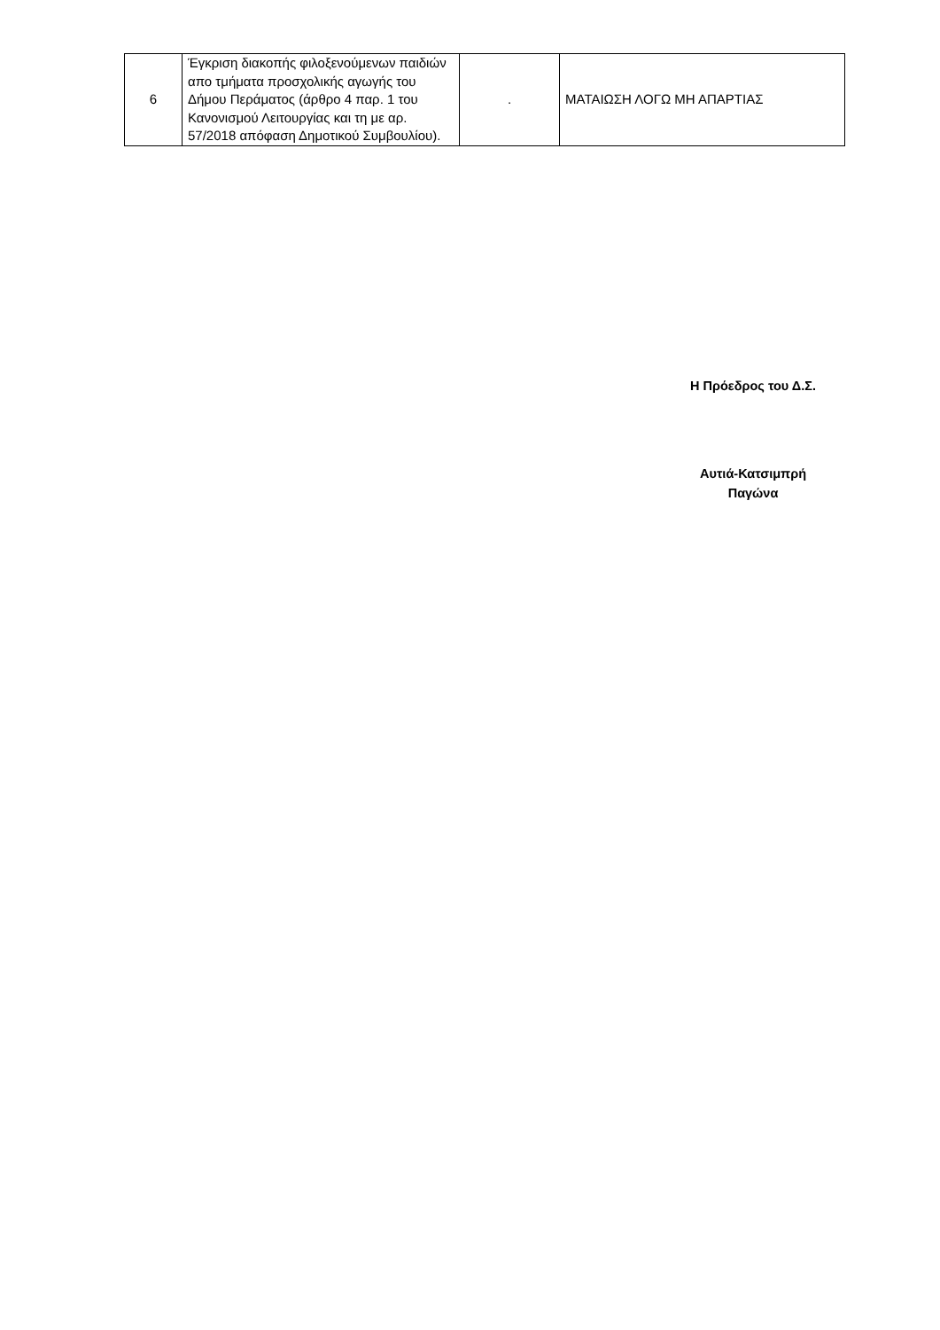| 6 | Έγκριση διακοπής φιλοξενούμενων παιδιών απο τμήματα προσχολικής αγωγής του Δήμου Περάματος (άρθρο 4 παρ. 1 του Κανονισμού Λειτουργίας και τη με αρ. 57/2018 απόφαση Δημοτικού Συμβουλίου). | . | ΜΑΤΑΙΩΣΗ ΛΟΓΩ ΜΗ ΑΠΑΡΤΙΑΣ |
Η Πρόεδρος του Δ.Σ.
Αυτιά-Κατσιμπρή
Παγώνα